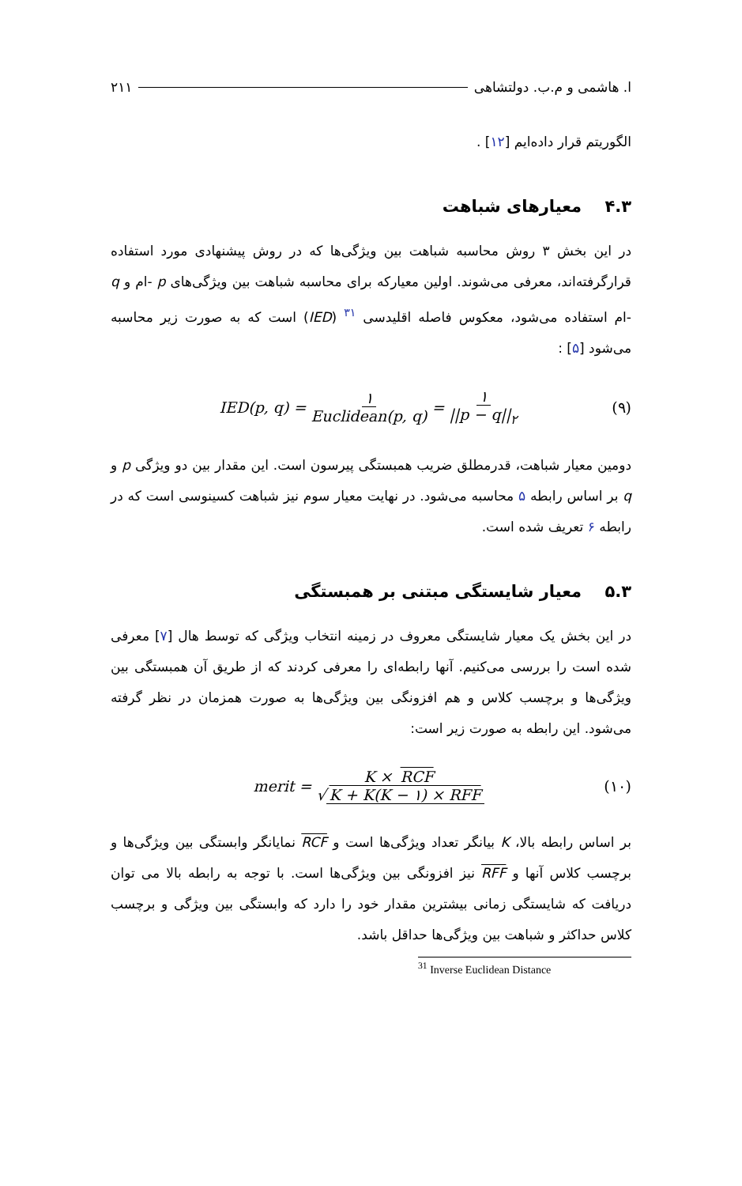ا. هاشمی و م.ب. دولتشاهی ۲۱۱
الگوریتم قرار داده‌ایم [۱۲] .
۴.۳ معیارهای شباهت
در این بخش ۳ روش محاسبه شباهت بین ویژگی‌ها که در روش پیشنهادی مورد استفاده قرارگرفته‌اند، معرفی می‌شوند. اولین معیارکه برای محاسبه شباهت بین ویژگی‌های p -ام و q -ام استفاده می‌شود، معکوس فاصله اقلیدسی <sup>۳۱</sup> (IED) است که به صورت زیر محاسبه می‌شود [۵] :
IED(p, q) = ۱ Euclidean(p, q) = ۱ ||p − q||<sub>۲</sub> (۹)
دومین معیار شباهت، قدرمطلق ضریب همبستگی پیرسون است. این مقدار بین دو ویژگی p و q بر اساس رابطه ۵ محاسبه می‌شود. در نهایت معیار سوم نیز شباهت کسینوسی است که در رابطه ۶ تعریف شده است.
۵.۳ معیار شایستگی مبتنی بر همبستگی
در این بخش یک معیار شایستگی معروف در زمینه انتخاب ویژگی که توسط هال [۷] معرفی شده است را بررسی می‌کنیم. آنها رابطه‌ای را معرفی کردند که از طریق آن همبستگی بین ویژگی‌ها و برچسب کلاس و هم افزونگی بین ویژگی‌ها به صورت همزمان در نظر گرفته می‌شود. این رابطه به صورت زیر است:
merit = K × RCF √ K + K(K − ۱) × RFF (۱۰)
بر اساس رابطه بالا، K بیانگر تعداد ویژگی‌ها است و RCF نمایانگر وابستگی بین ویژگی‌ها و برچسب کلاس آنها و RFF نیز افزونگی بین ویژگی‌ها است. با توجه به رابطه بالا می توان دریافت که شایستگی زمانی بیشترین مقدار خود را دارد که وابستگی بین ویژگی و برچسب کلاس حداکثر و شباهت بین ویژگی‌ها حداقل باشد.
<sup>31</sup> Inverse Euclidean Distance